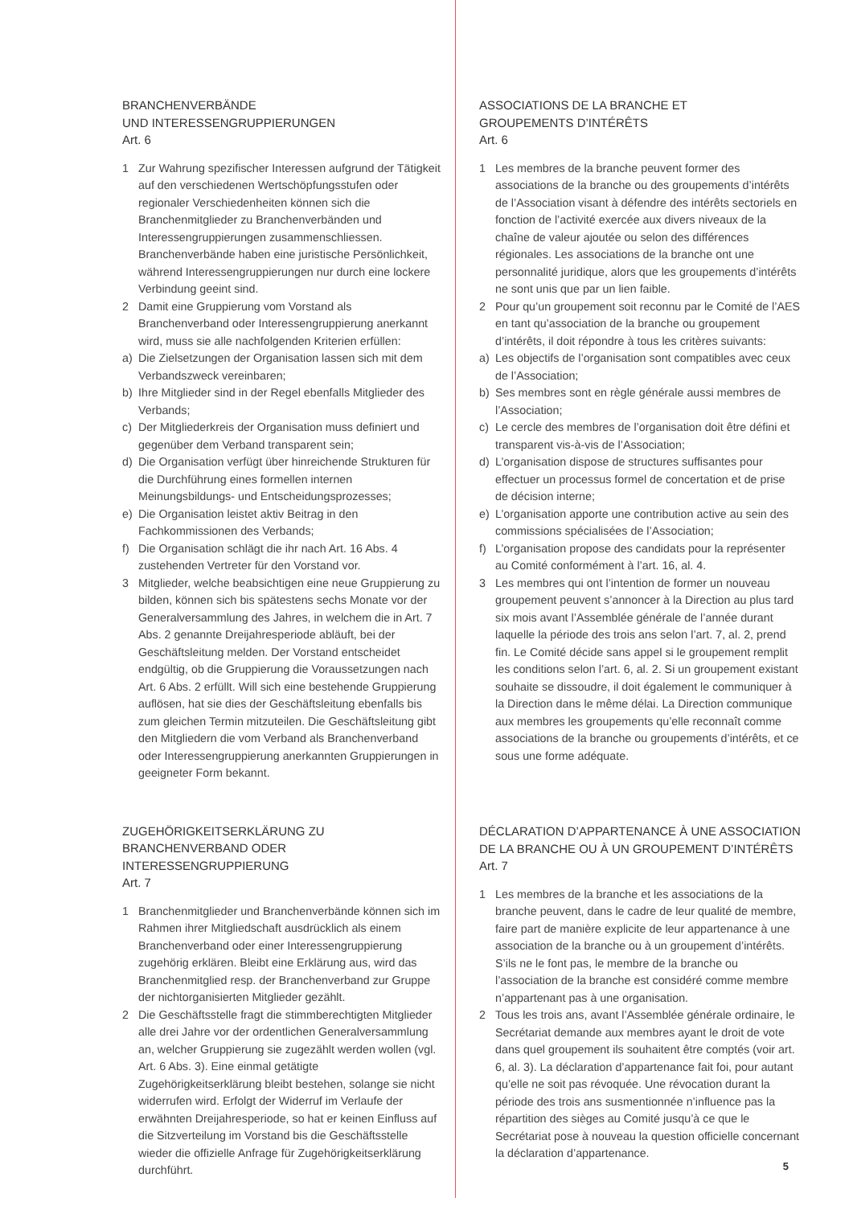BRANCHENVERBÄNDE
UND INTERESSENGRUPPIERUNGEN
Art. 6
1 Zur Wahrung spezifischer Interessen aufgrund der Tätigkeit auf den verschiedenen Wertschöpfungsstufen oder regionaler Verschiedenheiten können sich die Branchenmitglieder zu Branchenverbänden und Interessengruppierungen zusammenschliessen. Branchenverbände haben eine juristische Persönlichkeit, während Interessengruppierungen nur durch eine lockere Verbindung geeint sind.
2 Damit eine Gruppierung vom Vorstand als Branchenverband oder Interessengruppierung anerkannt wird, muss sie alle nachfolgenden Kriterien erfüllen:
a) Die Zielsetzungen der Organisation lassen sich mit dem Verbandszweck vereinbaren;
b) Ihre Mitglieder sind in der Regel ebenfalls Mitglieder des Verbands;
c) Der Mitgliederkreis der Organisation muss definiert und gegenüber dem Verband transparent sein;
d) Die Organisation verfügt über hinreichende Strukturen für die Durchführung eines formellen internen Meinungsbildungs- und Entscheidungsprozesses;
e) Die Organisation leistet aktiv Beitrag in den Fachkommissionen des Verbands;
f) Die Organisation schlägt die ihr nach Art. 16 Abs. 4 zustehenden Vertreter für den Vorstand vor.
3 Mitglieder, welche beabsichtigen eine neue Gruppierung zu bilden, können sich bis spätestens sechs Monate vor der Generalversammlung des Jahres, in welchem die in Art. 7 Abs. 2 genannte Dreijahresperiode abläuft, bei der Geschäftsleitung melden. Der Vorstand entscheidet endgültig, ob die Gruppierung die Voraussetzungen nach Art. 6 Abs. 2 erfüllt. Will sich eine bestehende Gruppierung auflösen, hat sie dies der Geschäftsleitung ebenfalls bis zum gleichen Termin mitzuteilen. Die Geschäftsleitung gibt den Mitgliedern die vom Verband als Branchenverband oder Interessengruppierung anerkannten Gruppierungen in geeigneter Form bekannt.
ZUGEHÖRIGKEITSERKLÄRUNG ZU BRANCHENVERBAND ODER INTERESSENGRUPPIERUNG
Art. 7
1 Branchenmitglieder und Branchenverbände können sich im Rahmen ihrer Mitgliedschaft ausdrücklich als einem Branchenverband oder einer Interessengruppierung zugehörig erklären. Bleibt eine Erklärung aus, wird das Branchenmitglied resp. der Branchenverband zur Gruppe der nichtorganisierten Mitglieder gezählt.
2 Die Geschäftsstelle fragt die stimmberechtigten Mitglieder alle drei Jahre vor der ordentlichen Generalversammlung an, welcher Gruppierung sie zugezählt werden wollen (vgl. Art. 6 Abs. 3). Eine einmal getätigte Zugehörigkeitserklärung bleibt bestehen, solange sie nicht widerrufen wird. Erfolgt der Widerruf im Verlaufe der erwähnten Dreijahresperiode, so hat er keinen Einfluss auf die Sitzverteilung im Vorstand bis die Geschäftsstelle wieder die offizielle Anfrage für Zugehörigkeitserklärung durchführt.
ASSOCIATIONS DE LA BRANCHE ET
GROUPEMENTS D’INTÉRÊTS
Art. 6
1 Les membres de la branche peuvent former des associations de la branche ou des groupements d’intérêts de l’Association visant à défendre des intérêts sectoriels en fonction de l’activité exercée aux divers niveaux de la chaîne de valeur ajoutée ou selon des différences régionales. Les associations de la branche ont une personnalité juridique, alors que les groupements d’intérêts ne sont unis que par un lien faible.
2 Pour qu’un groupement soit reconnu par le Comité de l’AES en tant qu’association de la branche ou groupement d’intérêts, il doit répondre à tous les critères suivants:
a) Les objectifs de l’organisation sont compatibles avec ceux de l’Association;
b) Ses membres sont en règle générale aussi membres de l’Association;
c) Le cercle des membres de l’organisation doit être défini et transparent vis-à-vis de l’Association;
d) L’organisation dispose de structures suffisantes pour effectuer un processus formel de concertation et de prise de décision interne;
e) L’organisation apporte une contribution active au sein des commissions spécialisées de l’Association;
f) L’organisation propose des candidats pour la représenter au Comité conformément à l’art. 16, al. 4.
3 Les membres qui ont l’intention de former un nouveau groupement peuvent s’annoncer à la Direction au plus tard six mois avant l’Assemblée générale de l’année durant laquelle la période des trois ans selon l’art. 7, al. 2, prend fin. Le Comité décide sans appel si le groupement remplit les conditions selon l’art. 6, al. 2. Si un groupement existant souhaite se dissoudre, il doit également le communiquer à la Direction dans le même délai. La Direction communique aux membres les groupements qu’elle reconnaît comme associations de la branche ou groupements d’intérêts, et ce sous une forme adéquate.
DÉCLARATION D’APPARTENANCE À UNE ASSOCIATION DE LA BRANCHE OU À UN GROUPEMENT D’INTÉRÊTS
Art. 7
1 Les membres de la branche et les associations de la branche peuvent, dans le cadre de leur qualité de membre, faire part de manière explicite de leur appartenance à une association de la branche ou à un groupement d’intérêts. S’ils ne le font pas, le membre de la branche ou l’association de la branche est considéré comme membre n’appartenant pas à une organisation.
2 Tous les trois ans, avant l’Assemblée générale ordinaire, le Secrétariat demande aux membres ayant le droit de vote dans quel groupement ils souhaitent être comptés (voir art. 6, al. 3). La déclaration d’appartenance fait foi, pour autant qu’elle ne soit pas révoquée. Une révocation durant la période des trois ans susmentionnée n’influence pas la répartition des sièges au Comité jusqu’à ce que le Secrétariat pose à nouveau la question officielle concernant la déclaration d’appartenance.
5